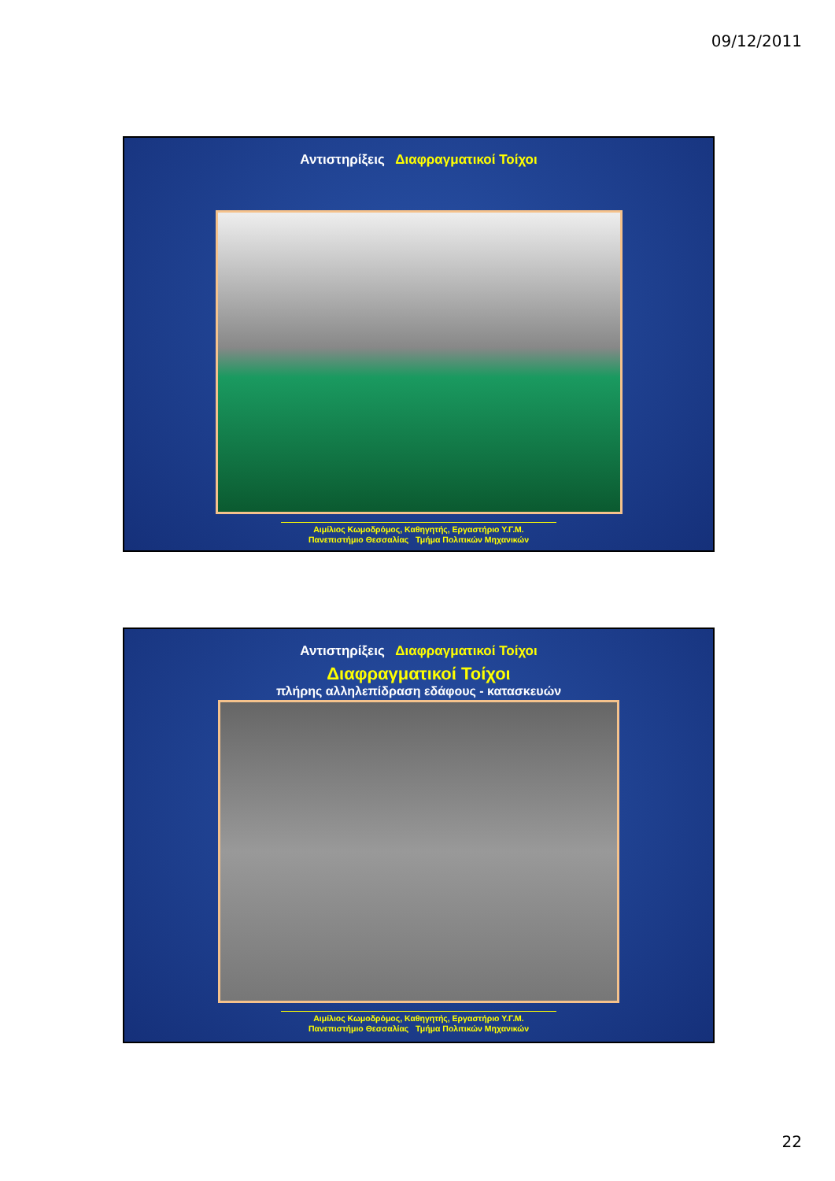09/12/2011
Αντιστηρίξεις Διαφραγματικοί Τοίχοι
Αιμίλιος Κωμοδρόμος, Καθηγητής, Εργαστήριο Υ.Γ.Μ.
Πανεπιστήμιο Θεσσαλίας Τμήμα Πολιτικών Μηχανικών
Αντιστηρίξεις Διαφραγματικοί Τοίχοι
Διαφραγματικοί Τοίχοι
πλήρης αλληλεπίδραση εδάφους - κατασκευών
Αιμίλιος Κωμοδρόμος, Καθηγητής, Εργαστήριο Υ.Γ.Μ.
Πανεπιστήμιο Θεσσαλίας Τμήμα Πολιτικών Μηχανικών
22